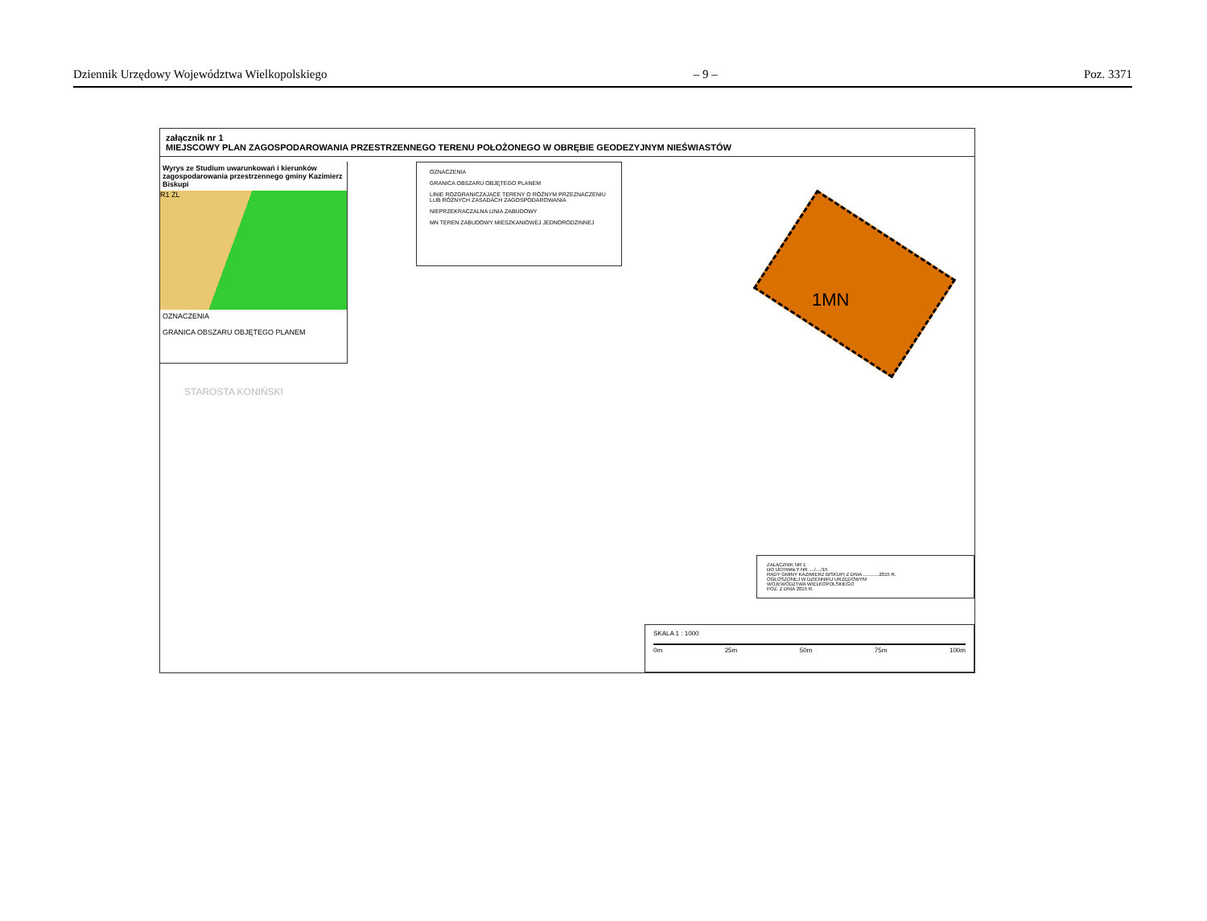Dziennik Urzędowy Województwa Wielkopolskiego – 9 – Poz. 3371
załącznik nr 1
MIEJSCOWY PLAN ZAGOSPODAROWANIA PRZESTRZENNEGO TERENU POŁOŻONEGO W OBRĘBIE GEODEZYJNYM NIEŚWIASTÓW
Wyrys ze Studium uwarunkowań i kierunków zagospodarowania przestrzennego gminy Kazimierz Biskupi
R1 ZL
OZNACZENIA
GRANICA OBSZARU OBJĘTEGO PLANEM
OZNACZENIA
GRANICA OBSZARU OBJĘTEGO PLANEM
LINIE ROZGRANICZAJĄCE TERENY O RÓŻNYM PRZEZNACZENIU LUB RÓŻNYCH ZASADACH ZAGOSPODAROWANIA
NIEPRZEKRACZALNA LINIA ZABUDOWY
MN TEREN ZABUDOWY MIESZKANIOWEJ JEDNORODZINNEJ
1MN
STAROSTA KONIŃSKI
ZAŁĄCZNIK NR 1
DO UCHWAŁY NR ..../..../15
RADY GMINY KAZIMIERZ BISKUPI Z DNIA ............2015 R.
OGŁOSZONEJ W DZIENNIKU URZĘDOWYM
WOJEWÓDZTWA WIELKOPOLSKIEGO
POZ. Z DNIA 2015 R.
SKALA 1 : 1000
0m 25m 50m 75m 100m